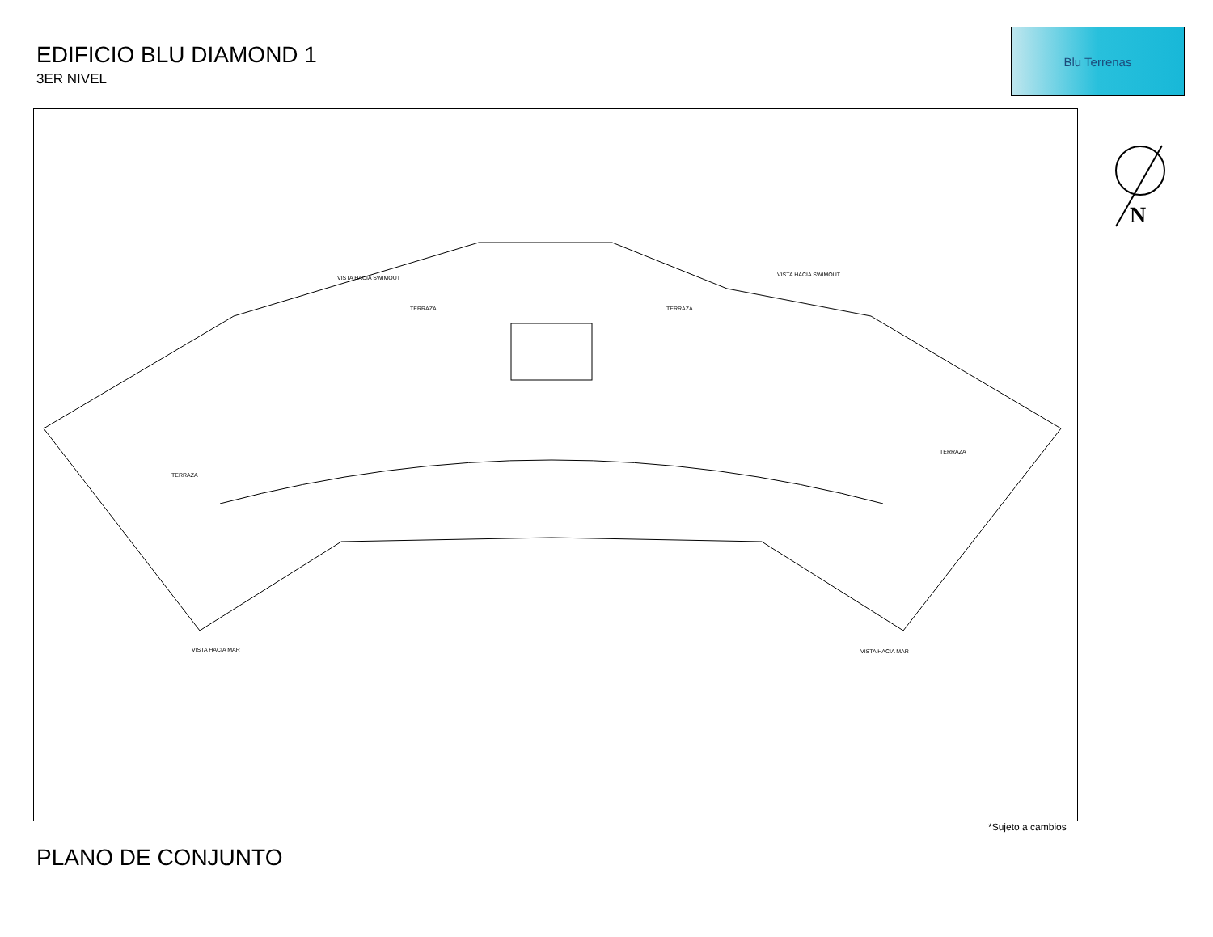EDIFICIO BLU DIAMOND 1
3ER NIVEL
Blu Terrenas
VISTA HACIA SWIMOUT VISTA HACIA SWIMOUT
TERRAZA TERRAZA
TERRAZA
TERRAZA
VISTA HACIA MAR VISTA HACIA MAR
N
*Sujeto a cambios
PLANO DE CONJUNTO